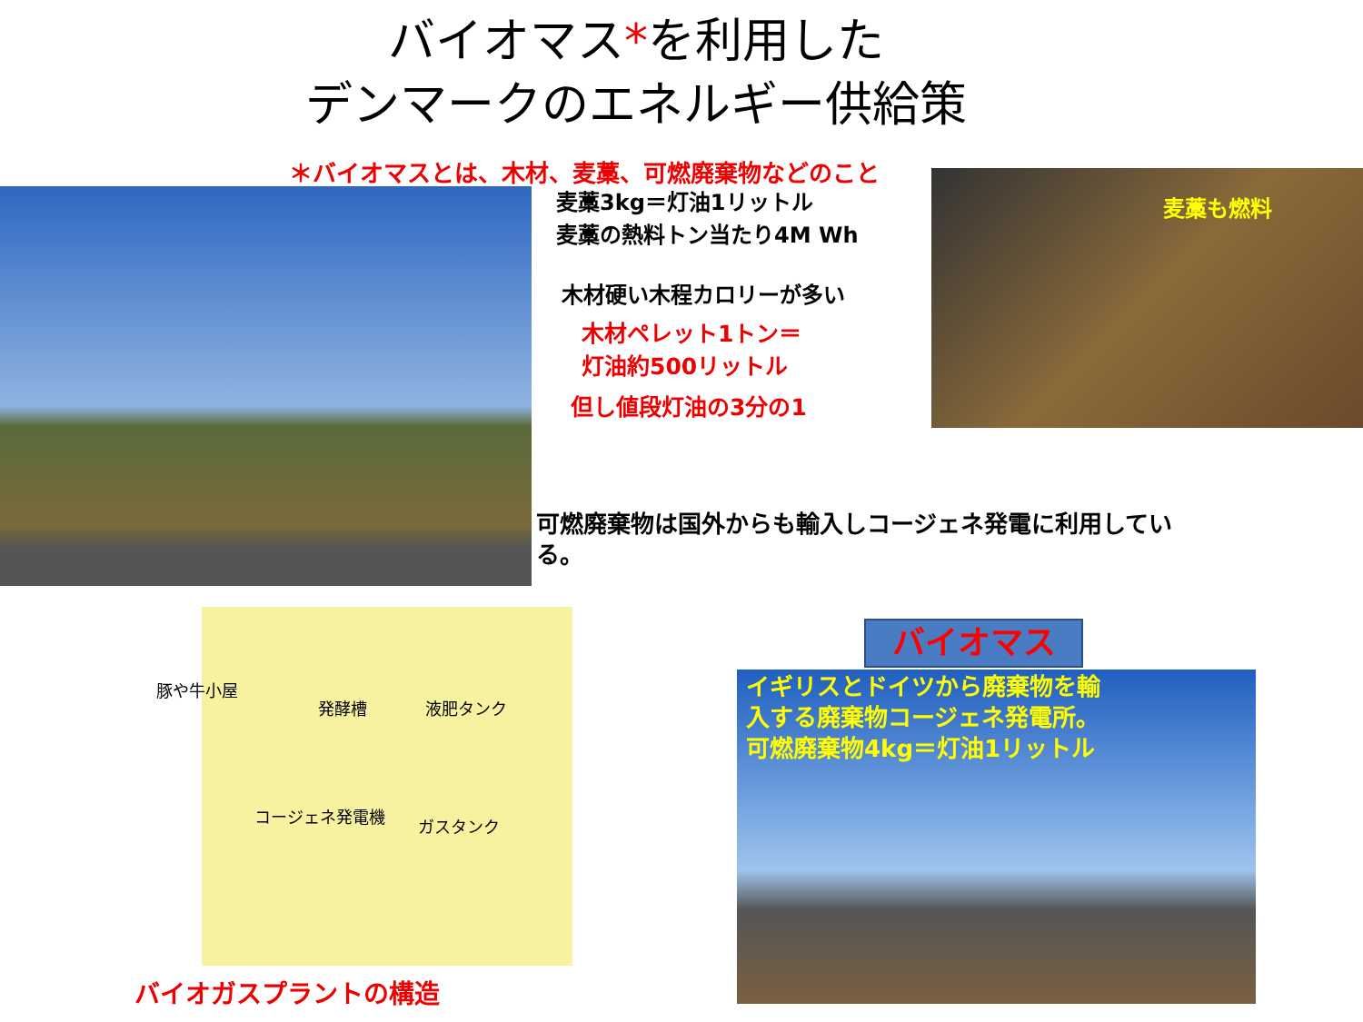バイオマス*を利用した
デンマークのエネルギー供給策
＊バイオマスとは、木材、麦藁、可燃廃棄物などのこと
麦藁3kg＝灯油1リットル
麦藁の熱料トン当たり4M Wh
木材硬い木程カロリーが多い
木材ペレット1トン＝
灯油約500リットル
但し値段灯油の3分の1
麦藁も燃料
可燃廃棄物は国外からも輸入しコージェネ発電に利用している。
豚や牛小屋
発酵槽 液肥タンク
コージェネ発電機
ガスタンク
バイオガスプラントの構造
イギリスとドイツから廃棄物を輸入する廃棄物コージェネ発電所。可燃廃棄物4kg＝灯油1リットル
バイオマス